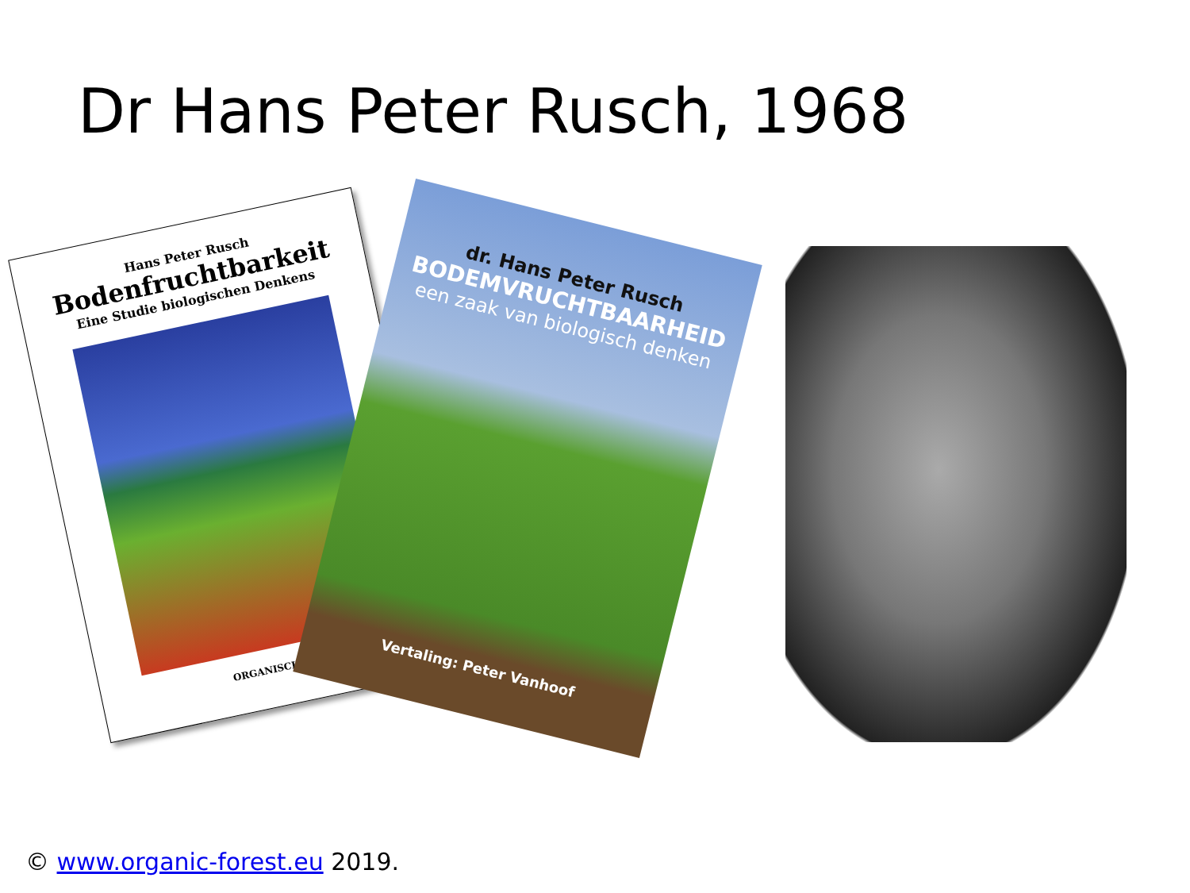Dr Hans Peter Rusch, 1968
Hans Peter Rusch
Bodenfruchtbarkeit
Eine Studie biologischen Denkens
ORGANISCHER
dr. Hans Peter Rusch
BODEMVRUCHTBAARHEID
een zaak van biologisch denken
Vertaling: Peter Vanhoof
© www.organic-forest.eu 2019.